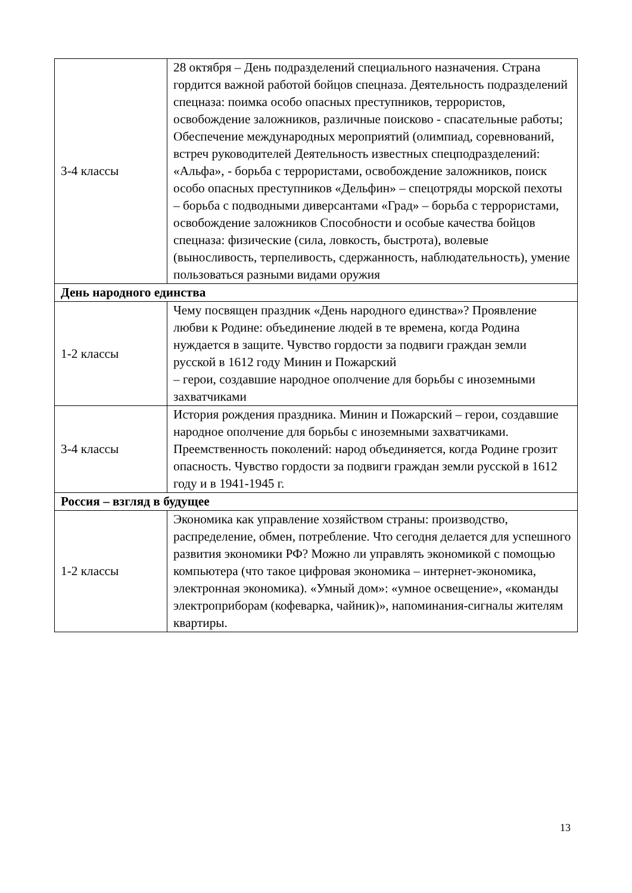| 3-4 классы | 28 октября – День подразделений специального назначения. Страна гордится важной работой бойцов спецназа. Деятельность подразделений спецназа: поимка особо опасных преступников, террористов, освобождение заложников, различные поисково - спасательные работы; Обеспечение международных мероприятий (олимпиад, соревнований, встреч руководителей Деятельность известных спецподразделений: «Альфа», - борьба с террористами, освобождение заложников, поиск особо опасных преступников «Дельфин» – спецотряды морской пехоты – борьба с подводными диверсантами «Град» – борьба с террористами, освобождение заложников Способности и особые качества бойцов спецназа: физические (сила, ловкость, быстрота), волевые (выносливость, терпеливость, сдержанность, наблюдательность), умение пользоваться разными видами оружия |
| День народного единства | |
| 1-2 классы | Чему посвящен праздник «День народного единства»? Проявление любви к Родине: объединение людей в те времена, когда Родина нуждается в защите. Чувство гордости за подвиги граждан земли русской в 1612 году Минин и Пожарский – герои, создавшие народное ополчение для борьбы с иноземными захватчиками |
| 3-4 классы | История рождения праздника. Минин и Пожарский – герои, создавшие народное ополчение для борьбы с иноземными захватчиками. Преемственность поколений: народ объединяется, когда Родине грозит опасность. Чувство гордости за подвиги граждан земли русской в 1612 году и в 1941-1945 г. |
| Россия – взгляд в будущее | |
| 1-2 классы | Экономика как управление хозяйством страны: производство, распределение, обмен, потребление. Что сегодня делается для успешного развития экономики РФ? Можно ли управлять экономикой с помощью компьютера (что такое цифровая экономика – интернет-экономика, электронная экономика). «Умный дом»: «умное освещение», «команды электроприборам (кофеварка, чайник)», напоминания-сигналы жителям квартиры. |
13